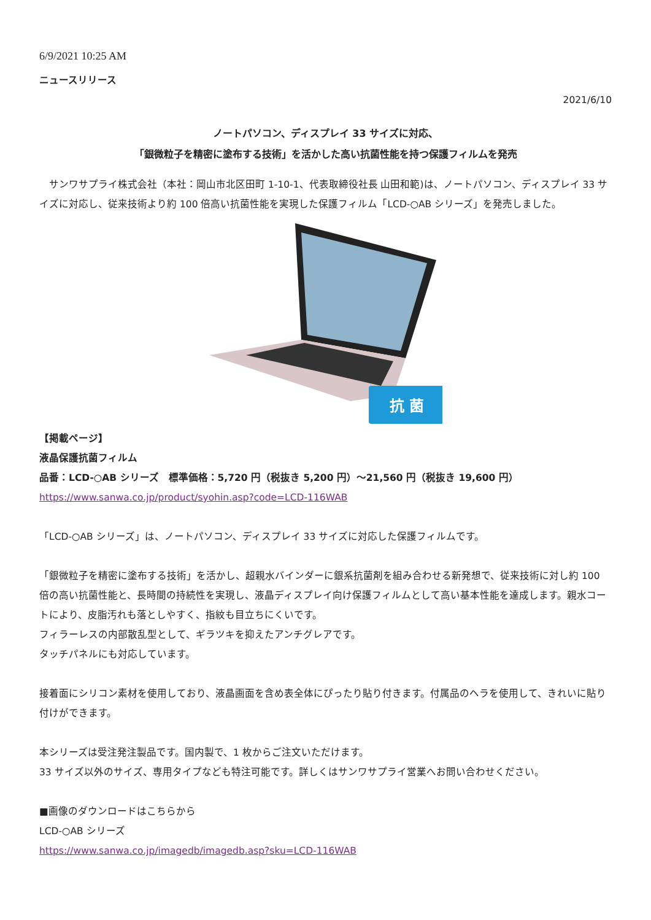6/9/2021 10:25 AM
ニュースリリース
2021/6/10
ノートパソコン、ディスプレイ 33 サイズに対応、
「銀微粒子を精密に塗布する技術」を活かした高い抗菌性能を持つ保護フィルムを発売
　サンワサプライ株式会社（本社：岡山市北区田町 1-10-1、代表取締役社長 山田和範)は、ノートパソコン、ディスプレイ 33 サイズに対応し、従来技術より約 100 倍高い抗菌性能を実現した保護フィルム「LCD-○AB シリーズ」を発売しました。
抗 菌
【掲載ページ】
液晶保護抗菌フィルム
品番：LCD-○AB シリーズ　標準価格：5,720 円（税抜き 5,200 円）～21,560 円（税抜き 19,600 円）
https://www.sanwa.co.jp/product/syohin.asp?code=LCD-116WAB
「LCD-○AB シリーズ」は、ノートパソコン、ディスプレイ 33 サイズに対応した保護フィルムです。
「銀微粒子を精密に塗布する技術」を活かし、超親水バインダーに銀系抗菌剤を組み合わせる新発想で、従来技術に対し約 100 倍の高い抗菌性能と、長時間の持続性を実現し、液晶ディスプレイ向け保護フィルムとして高い基本性能を達成します。親水コートにより、皮脂汚れも落としやすく、指紋も目立ちにくいです。
フィラーレスの内部散乱型として、ギラツキを抑えたアンチグレアです。
タッチパネルにも対応しています。
接着面にシリコン素材を使用しており、液晶画面を含め表全体にぴったり貼り付きます。付属品のヘラを使用して、きれいに貼り付けができます。
本シリーズは受注発注製品です。国内製で、1 枚からご注文いただけます。
33 サイズ以外のサイズ、専用タイプなども特注可能です。詳しくはサンワサプライ営業へお問い合わせください。
■画像のダウンロードはこちらから
LCD-○AB シリーズ
https://www.sanwa.co.jp/imagedb/imagedb.asp?sku=LCD-116WAB